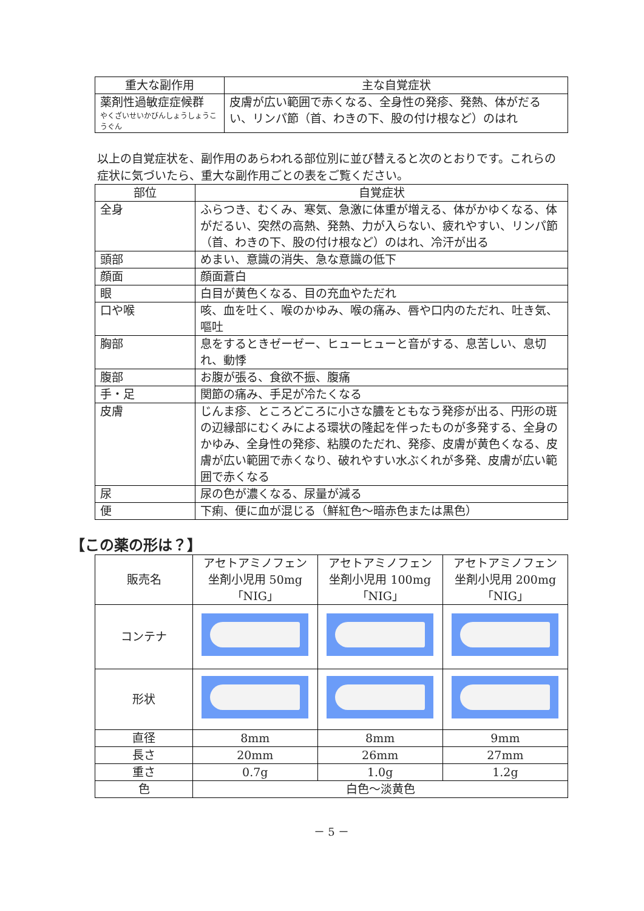| 重大な副作用 | 主な自覚症状 |
| --- | --- |
| 薬剤性過敏症症候群 やくざいせいかびんしょうしょうこうぐん | 皮膚が広い範囲で赤くなる、全身性の発疹、発熱、体がだるい、リンパ節（首、わきの下、股の付け根など）のはれ |
以上の自覚症状を、副作用のあらわれる部位別に並び替えると次のとおりです。これらの症状に気づいたら、重大な副作用ごとの表をご覧ください。
| 部位 | 自覚症状 |
| --- | --- |
| 全身 | ふらつき、むくみ、寒気、急激に体重が増える、体がかゆくなる、体がだるい、突然の高熱、発熱、力が入らない、疲れやすい、リンパ節（首、わきの下、股の付け根など）のはれ、冷汗が出る |
| 頭部 | めまい、意識の消失、急な意識の低下 |
| 顔面 | 顔面蒼白 |
| 眼 | 白目が黄色くなる、目の充血やただれ |
| 口や喉 | 咳、血を吐く、喉のかゆみ、喉の痛み、唇や口内のただれ、吐き気、嘔吐 |
| 胸部 | 息をするときゼーゼー、ヒューヒューと音がする、息苦しい、息切れ、動悸 |
| 腹部 | お腹が張る、食欲不振、腹痛 |
| 手・足 | 関節の痛み、手足が冷たくなる |
| 皮膚 | じんま疹、ところどころに小さな膿をともなう発疹が出る、円形の斑の辺縁部にむくみによる環状の隆起を伴ったものが多発する、全身のかゆみ、全身性の発疹、粘膜のただれ、発疹、皮膚が黄色くなる、皮膚が広い範囲で赤くなり、破れやすい水ぶくれが多発、皮膚が広い範囲で赤くなる |
| 尿 | 尿の色が濃くなる、尿量が減る |
| 便 | 下痢、便に血が混じる（鮮紅色～暗赤色または黒色） |
【この薬の形は？】
| 販売名 | アセトアミノフェン坐剤小児用 50mg「NIG」 | アセトアミノフェン坐剤小児用 100mg「NIG」 | アセトアミノフェン坐剤小児用 200mg「NIG」 |
| コンテナ | | | |
| 形状 | | | |
| 直径 | 8mm | 8mm | 9mm |
| 長さ | 20mm | 26mm | 27mm |
| 重さ | 0.7g | 1.0g | 1.2g |
| 色 | 白色～淡黄色 | | |
－ 5 －